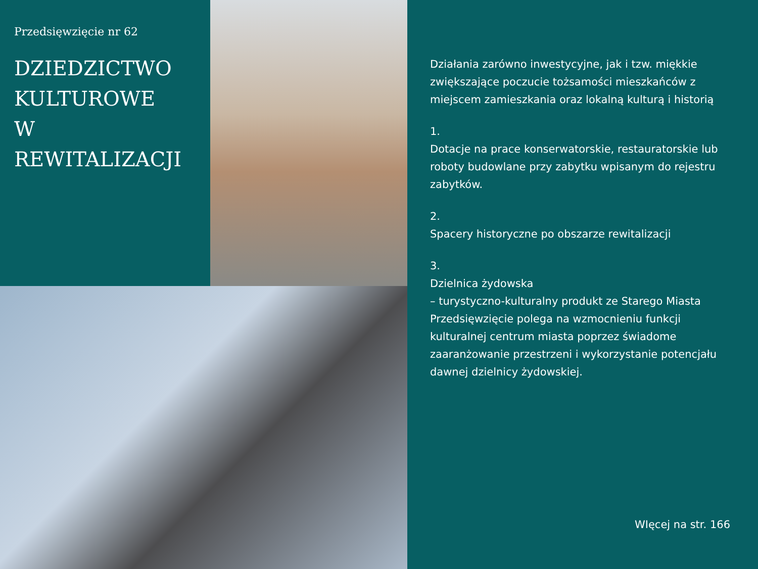Przedsięwzięcie nr 62
DZIEDZICTWO
KULTUROWE
W REWITALIZACJI
Działania zarówno inwestycyjne, jak i tzw. miękkie zwiększające poczucie tożsamości mieszkańców z miejscem zamieszkania oraz lokalną kulturą i historią
1.
Dotacje na prace konserwatorskie, restauratorskie lub roboty budowlane przy zabytku wpisanym do rejestru zabytków.
2.
Spacery historyczne po obszarze rewitalizacji
3.
Dzielnica żydowska
– turystyczno-kulturalny produkt ze Starego Miasta Przedsięwzięcie polega na wzmocnieniu funkcji kulturalnej centrum miasta poprzez świadome zaaranżowanie przestrzeni i wykorzystanie potencjału dawnej dzielnicy żydowskiej.
WIęcej na str. 166